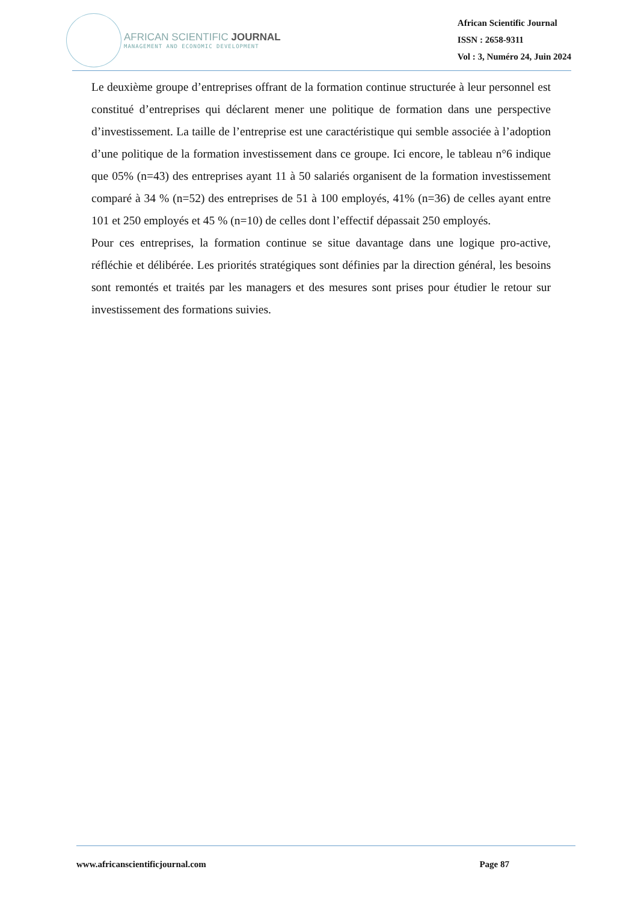AFRICAN SCIENTIFIC JOURNAL
MANAGEMENT AND ECONOMIC DEVELOPMENT
African Scientific Journal
ISSN : 2658-9311
Vol : 3, Numéro 24, Juin 2024
Le deuxième groupe d’entreprises offrant de la formation continue structurée à leur personnel est constitué d’entreprises qui déclarent mener une politique de formation dans une perspective d’investissement. La taille de l’entreprise est une caractéristique qui semble associée à l’adoption d’une politique de la formation investissement dans ce groupe. Ici encore, le tableau n°6 indique que 05% (n=43) des entreprises ayant 11 à 50 salariés organisent de la formation investissement comparé à 34 % (n=52) des entreprises de 51 à 100 employés, 41% (n=36) de celles ayant entre 101 et 250 employés et 45 % (n=10) de celles dont l’effectif dépassait 250 employés.
Pour ces entreprises, la formation continue se situe davantage dans une logique pro-active, réfléchie et délibérée. Les priorités stratégiques sont définies par la direction général, les besoins sont remontés et traités par les managers et des mesures sont prises pour étudier le retour sur investissement des formations suivies.
www.africanscientificjournal.com Page 87